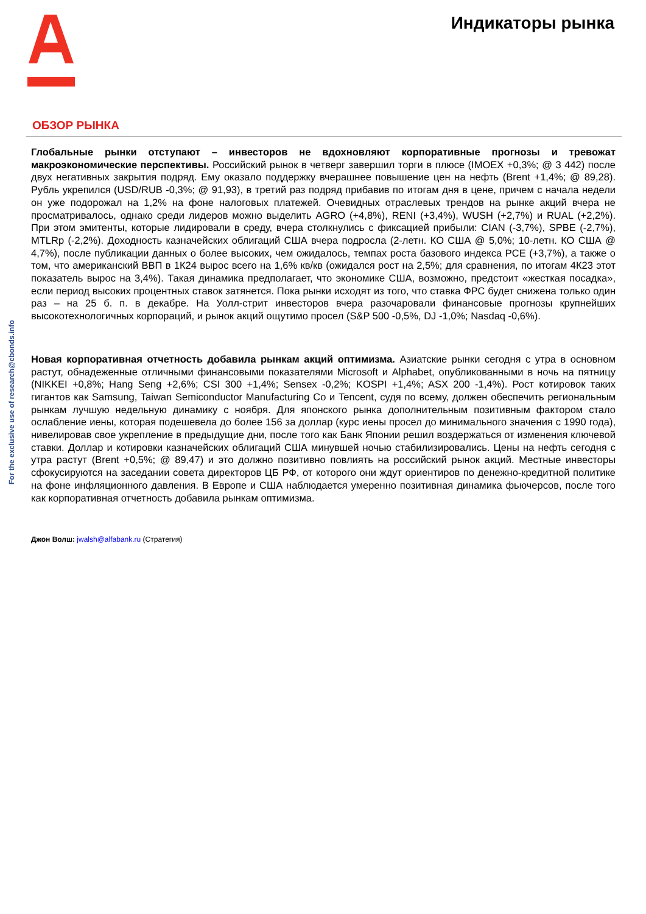Индикаторы рынка
For the exclusive use of research@cbonds.info
ОБЗОР РЫНКА
Глобальные рынки отступают – инвесторов не вдохновляют корпоративные прогнозы и тревожат макроэкономические перспективы. Российский рынок в четверг завершил торги в плюсе (IMOEX +0,3%; @ 3 442) после двух негативных закрытия подряд. Ему оказало поддержку вчерашнее повышение цен на нефть (Brent +1,4%; @ 89,28). Рубль укрепился (USD/RUB -0,3%; @ 91,93), в третий раз подряд прибавив по итогам дня в цене, причем с начала недели он уже подорожал на 1,2% на фоне налоговых платежей. Очевидных отраслевых трендов на рынке акций вчера не просматривалось, однако среди лидеров можно выделить AGRO (+4,8%), RENI (+3,4%), WUSH (+2,7%) и RUAL (+2,2%). При этом эмитенты, которые лидировали в среду, вчера столкнулись с фиксацией прибыли: CIAN (-3,7%), SPBE (-2,7%), MTLRp (-2,2%). Доходность казначейских облигаций США вчера подросла (2-летн. КО США @ 5,0%; 10-летн. КО США @ 4,7%), после публикации данных о более высоких, чем ожидалось, темпах роста базового индекса PCE (+3,7%), а также о том, что американский ВВП в 1К24 вырос всего на 1,6% кв/кв (ожидался рост на 2,5%; для сравнения, по итогам 4К23 этот показатель вырос на 3,4%). Такая динамика предполагает, что экономике США, возможно, предстоит «жесткая посадка», если период высоких процентных ставок затянется. Пока рынки исходят из того, что ставка ФРС будет снижена только один раз – на 25 б. п. в декабре. На Уолл-стрит инвесторов вчера разочаровали финансовые прогнозы крупнейших высокотехнологичных корпораций, и рынок акций ощутимо просел (S&P 500 -0,5%, DJ -1,0%; Nasdaq -0,6%).
Новая корпоративная отчетность добавила рынкам акций оптимизма. Азиатские рынки сегодня с утра в основном растут, обнадеженные отличными финансовыми показателями Microsoft и Alphabet, опубликованными в ночь на пятницу (NIKKEI +0,8%; Hang Seng +2,6%; CSI 300 +1,4%; Sensex -0,2%; KOSPI +1,4%; ASX 200 -1,4%). Рост котировок таких гигантов как Samsung, Taiwan Semiconductor Manufacturing Co и Tencent, судя по всему, должен обеспечить региональным рынкам лучшую недельную динамику с ноября. Для японского рынка дополнительным позитивным фактором стало ослабление иены, которая подешевела до более 156 за доллар (курс иены просел до минимального значения с 1990 года), нивелировав свое укрепление в предыдущие дни, после того как Банк Японии решил воздержаться от изменения ключевой ставки. Доллар и котировки казначейских облигаций США минувшей ночью стабилизировались. Цены на нефть сегодня с утра растут (Brent +0,5%; @ 89,47) и это должно позитивно повлиять на российский рынок акций. Местные инвесторы сфокусируются на заседании совета директоров ЦБ РФ, от которого они ждут ориентиров по денежно-кредитной политике на фоне инфляционного давления. В Европе и США наблюдается умеренно позитивная динамика фьючерсов, после того как корпоративная отчетность добавила рынкам оптимизма.
Джон Волш: jwalsh@alfabank.ru (Стратегия)